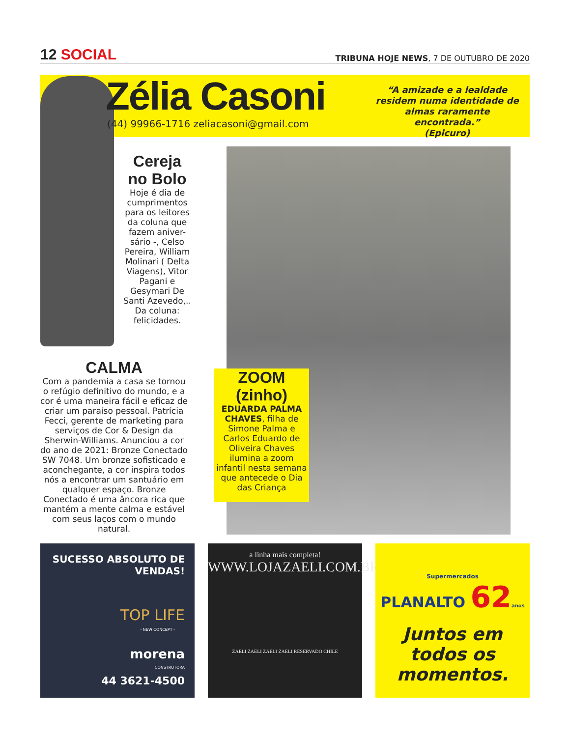12 SOCIAL
TRIBUNA HOJE NEWS, 7 DE OUTUBRO DE 2020
Zélia Casoni
(44) 99966-1716 zeliacasoni@gmail.com
“A amizade e a lealdade residem numa identidade de almas raramente encontrada.”
(Epicuro)
Cereja no Bolo
Hoje é dia de cumprimentos para os leitores da coluna que fazem aniver-sário -, Celso Pereira, William Molinari ( Delta Viagens), Vitor Pagani e Gesymari De Santi Azevedo,.. Da coluna: felicidades.
CALMA
Com a pandemia a casa se tornou o refúgio definitivo do mundo, e a cor é uma maneira fácil e eficaz de criar um paraíso pessoal. Patrícia Fecci, gerente de marketing para serviços de Cor & Design da Sherwin-Williams. Anunciou a cor do ano de 2021: Bronze Conectado SW 7048. Um bronze sofisticado e aconchegante, a cor inspira todos nós a encontrar um santuário em qualquer espaço. Bronze Conectado é uma âncora rica que mantém a mente calma e estável com seus laços com o mundo natural.
ZOOM (zinho)
EDUARDA PALMA CHAVES, filha de Simone Palma e Carlos Eduardo de Oliveira Chaves ilumina a zoom infantil nesta semana que antecede o Dia das Criança
SUCESSO ABSOLUTO DE VENDAS!
TOP LIFE
- NEW CONCEPT -
morena
CONSTRUTORA
44 3621-4500
a linha mais completa!
WWW.LOJAZAELI.COM.BR
ZAELI ZAELI ZAELI ZAELI RESERVADO CHILE
Supermercados
PLANALTO 62 anos
Juntos em todos os momentos.